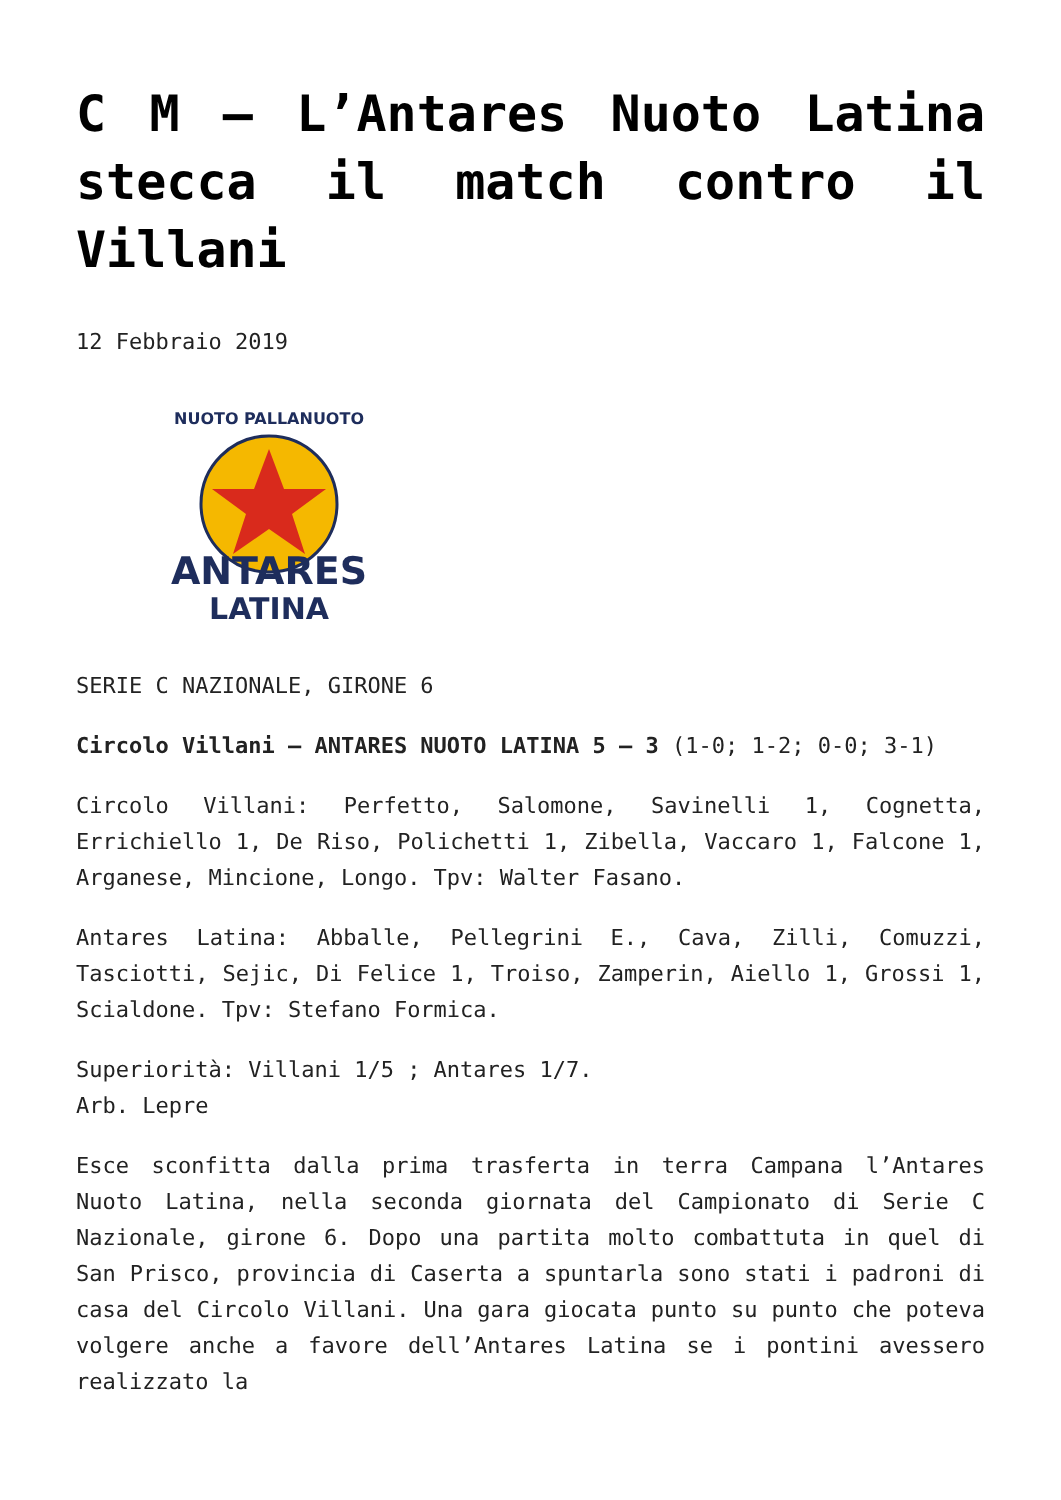C M – L’Antares Nuoto Latina stecca il match contro il Villani
12 Febbraio 2019
NUOTO PALLANUOTO
ANTARES
LATINA
SERIE C NAZIONALE, GIRONE 6
Circolo Villani – ANTARES NUOTO LATINA 5 – 3 (1-0; 1-2; 0-0; 3-1)
Circolo Villani: Perfetto, Salomone, Savinelli 1, Cognetta, Errichiello 1, De Riso, Polichetti 1, Zibella, Vaccaro 1, Falcone 1, Arganese, Mincione, Longo. Tpv: Walter Fasano.
Antares Latina: Abballe, Pellegrini E., Cava, Zilli, Comuzzi, Tasciotti, Sejic, Di Felice 1, Troiso, Zamperin, Aiello 1, Grossi 1, Scialdone. Tpv: Stefano Formica.
Superiorità: Villani 1/5 ; Antares 1/7.
Arb. Lepre
Esce sconfitta dalla prima trasferta in terra Campana l’Antares Nuoto Latina, nella seconda giornata del Campionato di Serie C Nazionale, girone 6. Dopo una partita molto combattuta in quel di San Prisco, provincia di Caserta a spuntarla sono stati i padroni di casa del Circolo Villani. Una gara giocata punto su punto che poteva volgere anche a favore dell’Antares Latina se i pontini avessero realizzato la